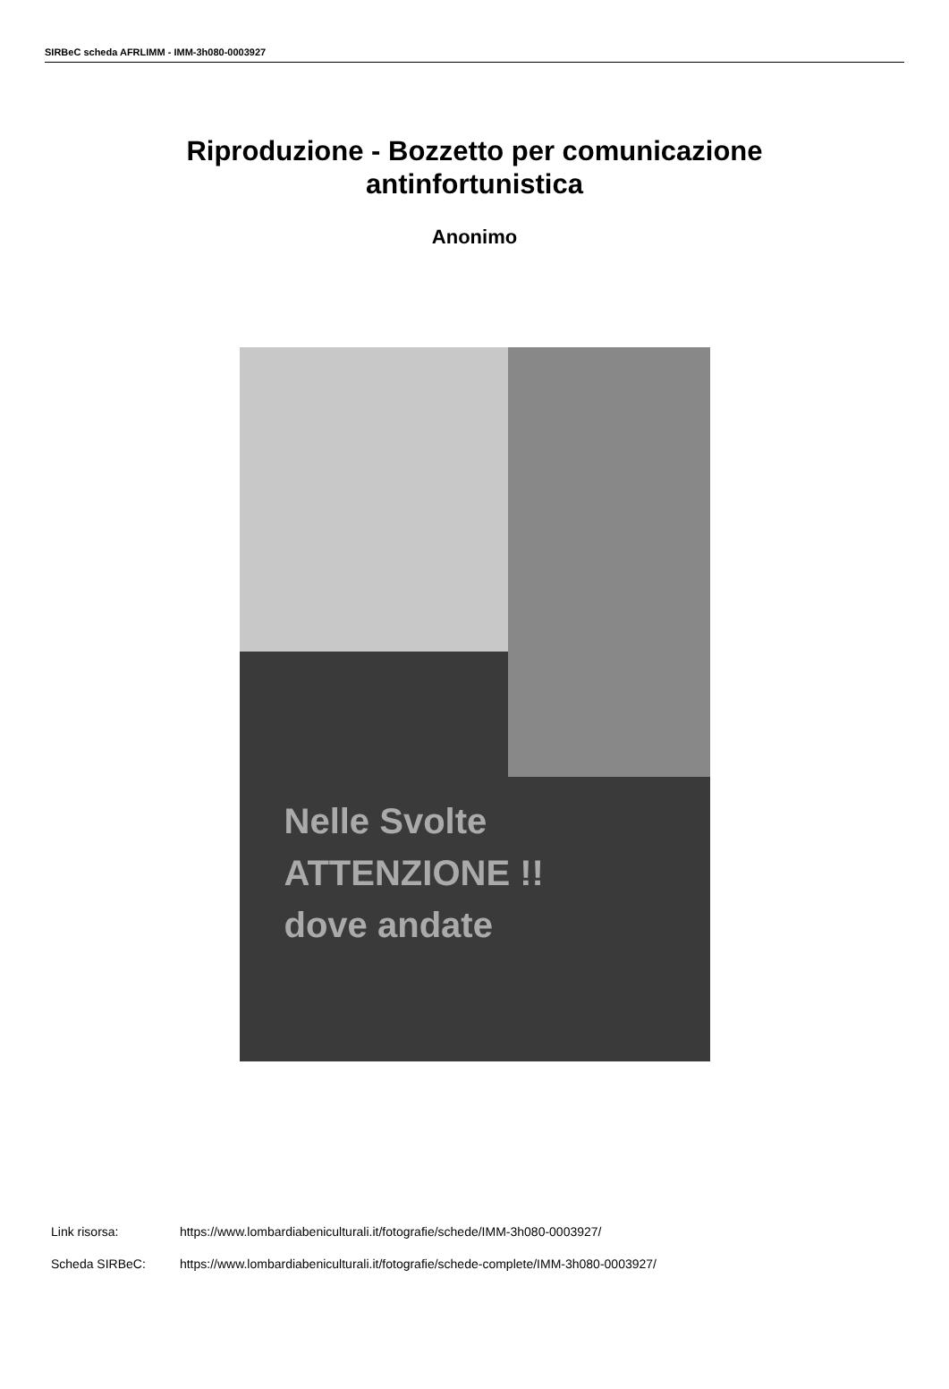SIRBeC scheda AFRLIMM - IMM-3h080-0003927
Riproduzione - Bozzetto per comunicazione
antinfortunistica
Anonimo
Nelle Svolte
ATTENZIONE !!
dove andate
Link risorsa: https://www.lombardiabeniculturali.it/fotografie/schede/IMM-3h080-0003927/
Scheda SIRBeC: https://www.lombardiabeniculturali.it/fotografie/schede-complete/IMM-3h080-0003927/